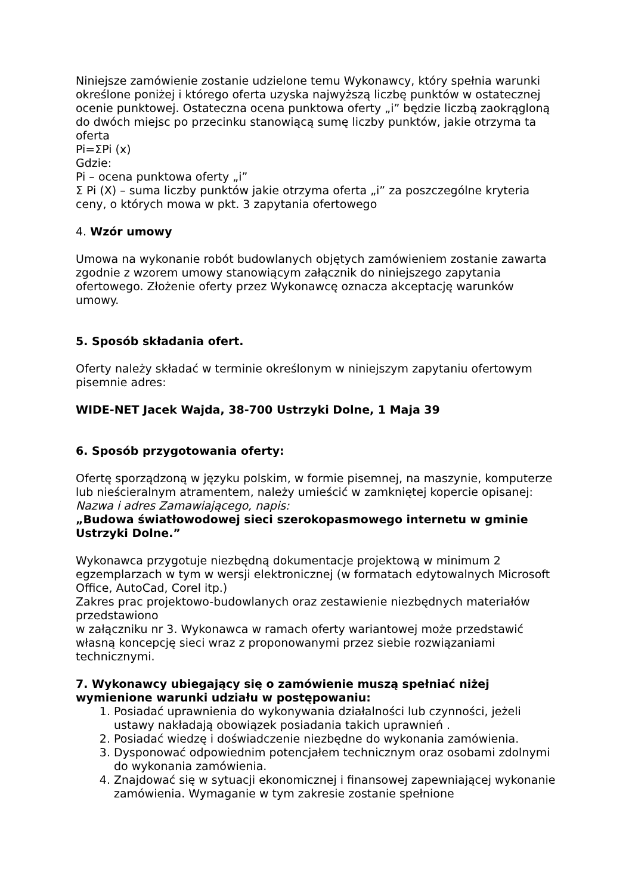Niniejsze zamówienie zostanie udzielone temu Wykonawcy, który spełnia warunki określone poniżej i którego oferta uzyska najwyższą liczbę punktów w ostatecznej ocenie punktowej. Ostateczna ocena punktowa oferty „i” będzie liczbą zaokrągloną do dwóch miejsc po przecinku stanowiącą sumę liczby punktów, jakie otrzyma ta oferta
Pi=ΣPi (x)
Gdzie:
Pi – ocena punktowa oferty „i”
Σ Pi (X) – suma liczby punktów jakie otrzyma oferta „i” za poszczególne kryteria ceny, o których mowa w pkt. 3 zapytania ofertowego
4. Wzór umowy
Umowa na wykonanie robót budowlanych objętych zamówieniem zostanie zawarta zgodnie z wzorem umowy stanowiącym załącznik do niniejszego zapytania ofertowego. Złożenie oferty przez Wykonawcę oznacza akceptację warunków umowy.
5. Sposób składania ofert.
Oferty należy składać w terminie określonym w niniejszym zapytaniu ofertowym pisemnie adres:
WIDE-NET Jacek Wajda, 38-700 Ustrzyki Dolne, 1 Maja 39
6. Sposób przygotowania oferty:
Ofertę sporządzoną w języku polskim, w formie pisemnej, na maszynie, komputerze lub nieścieralnym atramentem, należy umieścić w zamkniętej kopercie opisanej:
Nazwa i adres Zamawiającego, napis:
„Budowa światłowodowej sieci szerokopasmowego internetu w gminie Ustrzyki Dolne.”
Wykonawca przygotuje niezbędną dokumentacje projektową w minimum 2 egzemplarzach w tym w wersji elektronicznej (w formatach edytowalnych Microsoft Office, AutoCad, Corel itp.)
Zakres prac projektowo-budowlanych oraz zestawienie niezbędnych materiałów przedstawiono
w załączniku nr 3. Wykonawca w ramach oferty wariantowej może przedstawić własną koncepcję sieci wraz z proponowanymi przez siebie rozwiązaniami technicznymi.
7. Wykonawcy ubiegający się o zamówienie muszą spełniać niżej wymienione warunki udziału w postępowaniu:
1. Posiadać uprawnienia do wykonywania działalności lub czynności, jeżeli ustawy nakładają obowiązek posiadania takich uprawnień .
2. Posiadać wiedzę i doświadczenie niezbędne do wykonania zamówienia.
3. Dysponować odpowiednim potencjałem technicznym oraz osobami zdolnymi do wykonania zamówienia.
4. Znajdować się w sytuacji ekonomicznej i finansowej zapewniającej wykonanie zamówienia. Wymaganie w tym zakresie zostanie spełnione